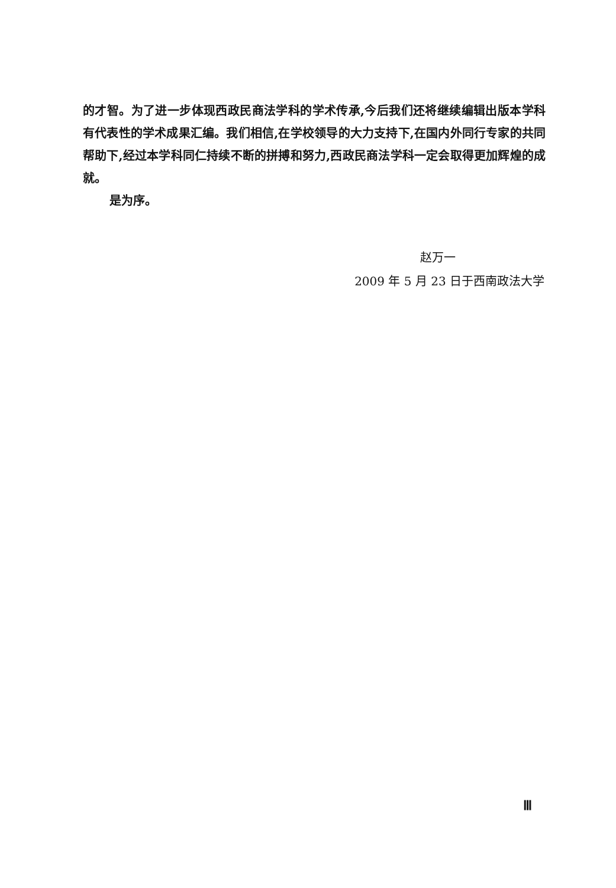的才智。为了进一步体现西政民商法学科的学术传承,今后我们还将继续编辑出版本学科有代表性的学术成果汇编。我们相信,在学校领导的大力支持下,在国内外同行专家的共同帮助下,经过本学科同仁持续不断的拼搏和努力,西政民商法学科一定会取得更加辉煌的成就。
是为序。
赵万一
2009 年 5 月 23 日于西南政法大学
Ⅲ